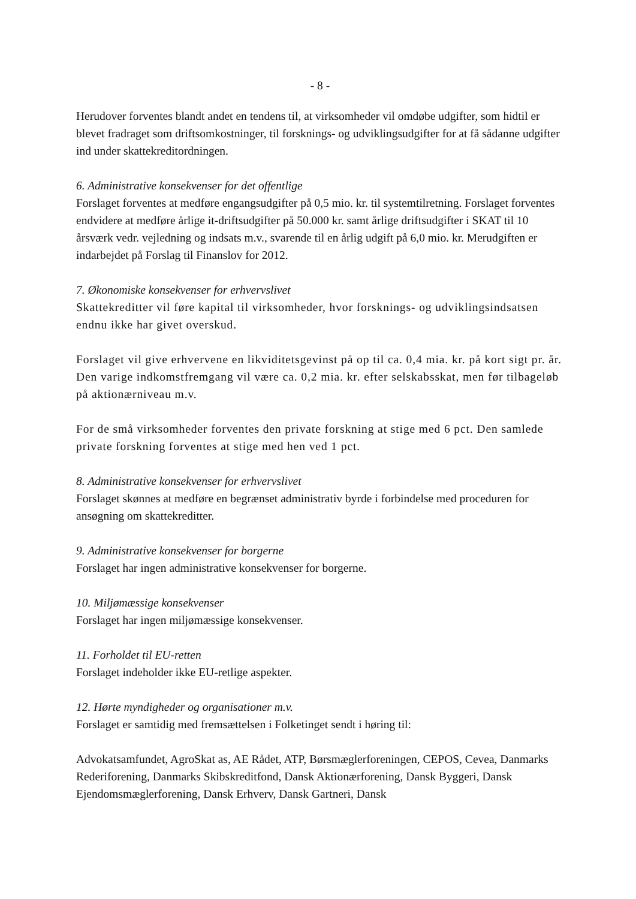- 8 -
Herudover forventes blandt andet en tendens til, at virksomheder vil omdøbe udgifter, som hidtil er blevet fradraget som driftsomkostninger, til forsknings- og udviklingsudgifter for at få sådanne udgifter ind under skattekreditordningen.
6. Administrative konsekvenser for det offentlige
Forslaget forventes at medføre engangsudgifter på 0,5 mio. kr. til systemtilretning. Forslaget forventes endvidere at medføre årlige it-driftsudgifter på 50.000 kr. samt årlige driftsudgifter i SKAT til 10 årsværk vedr. vejledning og indsats m.v., svarende til en årlig udgift på 6,0 mio. kr. Merudgiften er indarbejdet på Forslag til Finanslov for 2012.
7. Økonomiske konsekvenser for erhvervslivet
Skattekreditter vil føre kapital til virksomheder, hvor forsknings- og udviklingsindsatsen endnu ikke har givet overskud.
Forslaget vil give erhvervene en likviditetsgevinst på op til ca. 0,4 mia. kr. på kort sigt pr. år. Den varige indkomstfremgang vil være ca. 0,2 mia. kr. efter selskabsskat, men før tilbageløb på aktionærniveau m.v.
For de små virksomheder forventes den private forskning at stige med 6 pct. Den samlede private forskning forventes at stige med hen ved 1 pct.
8. Administrative konsekvenser for erhvervslivet
Forslaget skønnes at medføre en begrænset administrativ byrde i forbindelse med proceduren for ansøgning om skattekreditter.
9. Administrative konsekvenser for borgerne
Forslaget har ingen administrative konsekvenser for borgerne.
10. Miljømæssige konsekvenser
Forslaget har ingen miljømæssige konsekvenser.
11. Forholdet til EU-retten
Forslaget indeholder ikke EU-retlige aspekter.
12. Hørte myndigheder og organisationer m.v.
Forslaget er samtidig med fremsættelsen i Folketinget sendt i høring til:
Advokatsamfundet, AgroSkat as, AE Rådet, ATP, Børsmæglerforeningen, CEPOS, Cevea, Danmarks Rederiforening, Danmarks Skibskreditfond, Dansk Aktionærforening, Dansk Byggeri, Dansk Ejendomsmæglerforening, Dansk Erhverv, Dansk Gartneri, Dansk